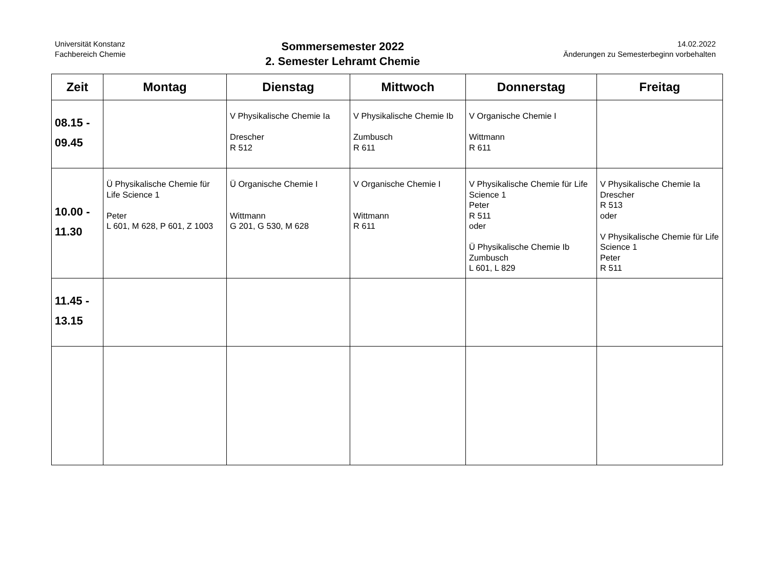Universität Konstanz
Fachbereich Chemie
Sommersemester 2022
2. Semester Lehramt Chemie
14.02.2022
Änderungen zu Semesterbeginn vorbehalten
| Zeit | Montag | Dienstag | Mittwoch | Donnerstag | Freitag |
| --- | --- | --- | --- | --- | --- |
| 08.15 - 09.45 | | V Physikalische Chemie Ia Drescher R 512 | V Physikalische Chemie Ib Zumbusch R 611 | V Organische Chemie I Wittmann R 611 | |
| 10.00 - 11.30 | Ü Physikalische Chemie für Life Science 1 Peter L 601, M 628, P 601, Z 1003 | Ü Organische Chemie I Wittmann G 201, G 530, M 628 | V Organische Chemie I Wittmann R 611 | V Physikalische Chemie für Life Science 1 Peter R 511 oder Ü Physikalische Chemie Ib Zumbusch L 601, L 829 | V Physikalische Chemie Ia Drescher R 513 oder V Physikalische Chemie für Life Science 1 Peter R 511 |
| 11.45 - 13.15 | | | | | |